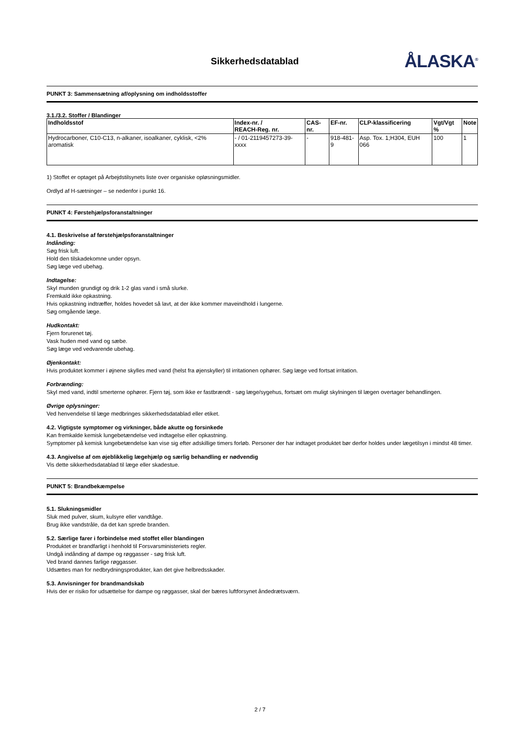Sikkerhedsdatablad
ÅLASKA<sup>®</sup>
PUNKT 3: Sammensætning af/oplysning om indholdsstoffer
3.1./3.2. Stoffer / Blandinger
| Indholdsstof | Index-nr. / REACH-Reg. nr. | CAS-nr. | EF-nr. | CLP-klassificering | Vgt/Vgt % | Note |
| --- | --- | --- | --- | --- | --- | --- |
| Hydrocarboner, C10-C13, n-alkaner, isoalkaner, cyklisk, <2% aromatisk | - / 01-2119457273-39-xxxx | - | 918-481-9 | Asp. Tox. 1;H304, EUH 066 | 100 | 1 |
1) Stoffet er optaget på Arbejdstilsynets liste over organiske opløsningsmidler.
Ordlyd af H-sætninger – se nedenfor i punkt 16.
PUNKT 4: Førstehjælpsforanstaltninger
4.1. Beskrivelse af førstehjælpsforanstaltninger
Indånding:
Søg frisk luft.
Hold den tilskadekomne under opsyn.
Søg læge ved ubehag.
Indtagelse:
Skyl munden grundigt og drik 1-2 glas vand i små slurke.
Fremkald ikke opkastning.
Hvis opkastning indtræffer, holdes hovedet så lavt, at der ikke kommer maveindhold i lungerne.
Søg omgående læge.
Hudkontakt:
Fjern forurenet tøj.
Vask huden med vand og sæbe.
Søg læge ved vedvarende ubehag.
Øjenkontakt:
Hvis produktet kommer i øjnene skylles med vand (helst fra øjenskyller) til irritationen ophører. Søg læge ved fortsat irritation.
Forbrænding:
Skyl med vand, indtil smerterne ophører. Fjern tøj, som ikke er fastbrændt - søg læge/sygehus, fortsæt om muligt skylningen til lægen overtager behandlingen.
Øvrige oplysninger:
Ved henvendelse til læge medbringes sikkerhedsdatablad eller etiket.
4.2. Vigtigste symptomer og virkninger, både akutte og forsinkede
Kan fremkalde kemisk lungebetændelse ved indtagelse eller opkastning.
Symptomer på kemisk lungebetændelse kan vise sig efter adskillige timers forløb. Personer der har indtaget produktet bør derfor holdes under lægetilsyn i mindst 48 timer.
4.3. Angivelse af om øjeblikkelig lægehjælp og særlig behandling er nødvendig
Vis dette sikkerhedsdatablad til læge eller skadestue.
PUNKT 5: Brandbekæmpelse
5.1. Slukningsmidler
Sluk med pulver, skum, kulsyre eller vandtåge.
Brug ikke vandstråle, da det kan sprede branden.
5.2. Særlige farer i forbindelse med stoffet eller blandingen
Produktet er brandfarligt i henhold til Forsvarsministeriets regler.
Undgå indånding af dampe og røggasser - søg frisk luft.
Ved brand dannes farlige røggasser.
Udsættes man for nedbrydningsprodukter, kan det give helbredsskader.
5.3. Anvisninger for brandmandskab
Hvis der er risiko for udsættelse for dampe og røggasser, skal der bæres luftforsynet åndedrætsværn.
2 / 7